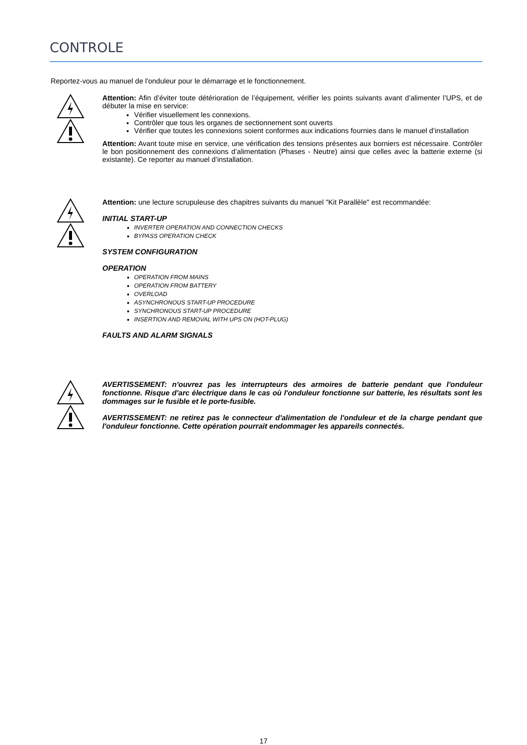CONTROLE
Reportez-vous au manuel de l'onduleur pour le démarrage et le fonctionnement.
Attention: Afin d’éviter toute détérioration de l’équipement, vérifier les points suivants avant d’alimenter l’UPS, et de débuter la mise en service:
Vérifier visuellement les connexions.
Contrôler que tous les organes de sectionnement sont ouverts
Vérifier que toutes les connexions soient conformes aux indications fournies dans le manuel d’installation
Attention: Avant toute mise en service, une vérification des tensions présentes aux borniers est nécessaire. Contrôler le bon positionnement des connexions d’alimentation (Phases - Neutre) ainsi que celles avec la batterie externe (si existante). Ce reporter au manuel d’installation.
Attention: une lecture scrupuleuse des chapitres suivants du manuel "Kit Parallèle" est recommandée:
INITIAL START-UP
INVERTER OPERATION AND CONNECTION CHECKS
BYPASS OPERATION CHECK
SYSTEM CONFIGURATION
OPERATION
OPERATION FROM MAINS
OPERATION FROM BATTERY
OVERLOAD
ASYNCHRONOUS START-UP PROCEDURE
SYNCHRONOUS START-UP PROCEDURE
INSERTION AND REMOVAL WITH UPS ON (HOT-PLUG)
FAULTS AND ALARM SIGNALS
AVERTISSEMENT: n'ouvrez pas les interrupteurs des armoires de batterie pendant que l'onduleur fonctionne. Risque d'arc électrique dans le cas où l'onduleur fonctionne sur batterie, les résultats sont les dommages sur le fusible et le porte-fusible.
AVERTISSEMENT: ne retirez pas le connecteur d'alimentation de l'onduleur et de la charge pendant que l'onduleur fonctionne. Cette opération pourrait endommager les appareils connectés.
17